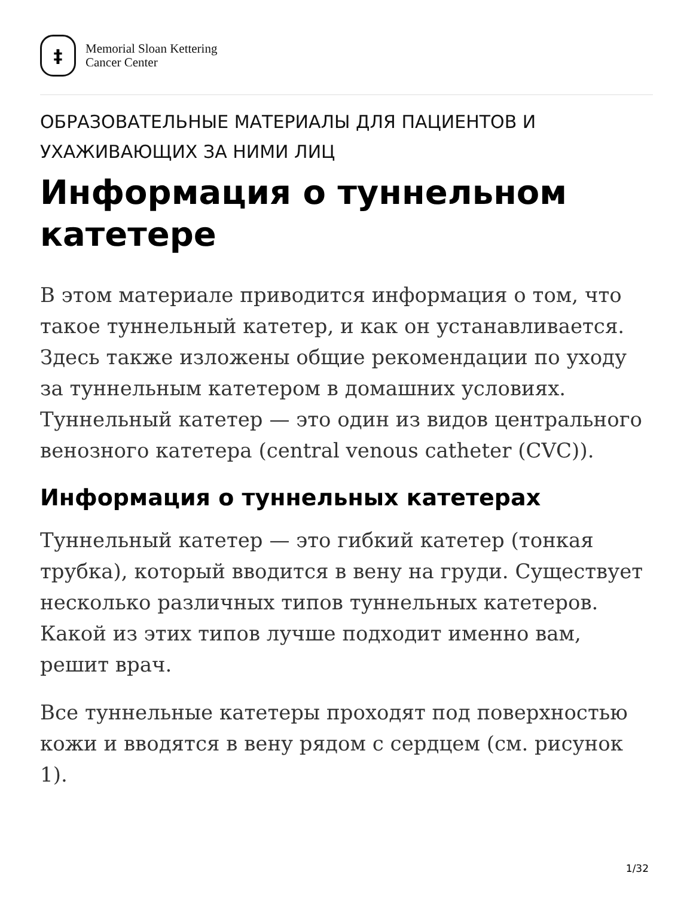‡
Memorial Sloan Kettering
Cancer Center
ОБРАЗОВАТЕЛЬНЫЕ МАТЕРИАЛЫ ДЛЯ ПАЦИЕНТОВ И УХАЖИВАЮЩИХ ЗА НИМИ ЛИЦ
Информация о туннельном катетере
В этом материале приводится информация о том, что такое туннельный катетер, и как он устанавливается. Здесь также изложены общие рекомендации по уходу за туннельным катетером в домашних условиях. Туннельный катетер — это один из видов центрального венозного катетера (central venous catheter (CVC)).
Информация о туннельных катетерах
Туннельный катетер — это гибкий катетер (тонкая трубка), который вводится в вену на груди. Существует несколько различных типов туннельных катетеров. Какой из этих типов лучше подходит именно вам, решит врач.
Все туннельные катетеры проходят под поверхностью кожи и вводятся в вену рядом с сердцем (см. рисунок 1).
1/32